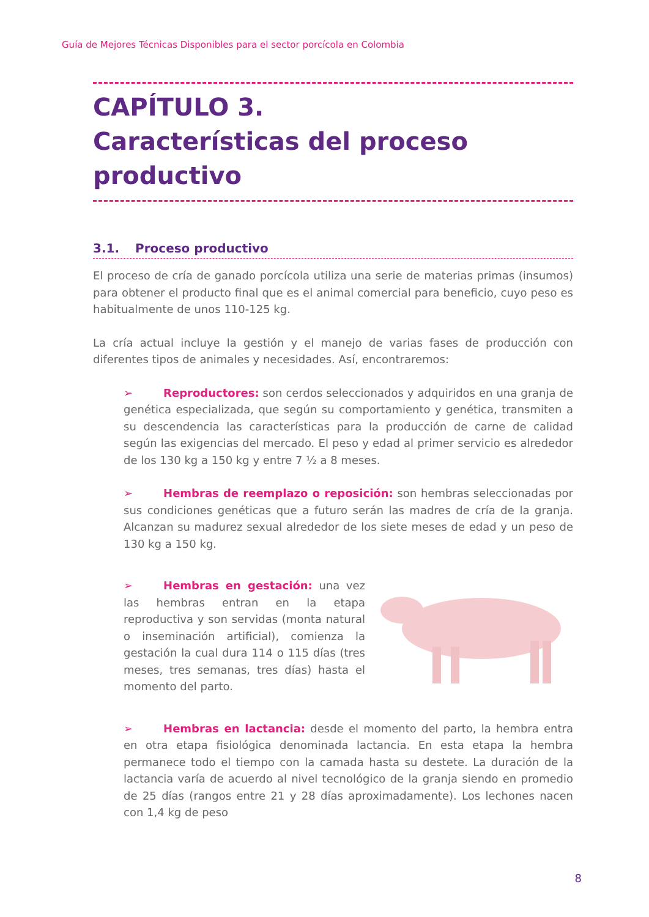Guía de Mejores Técnicas Disponibles para el sector porcícola en Colombia
CAPÍTULO 3.
Características del proceso productivo
3.1. Proceso productivo
El proceso de cría de ganado porcícola utiliza una serie de materias primas (insumos) para obtener el producto final que es el animal comercial para beneficio, cuyo peso es habitualmente de unos 110-125 kg.
La cría actual incluye la gestión y el manejo de varias fases de producción con diferentes tipos de animales y necesidades. Así, encontraremos:
➢ Reproductores: son cerdos seleccionados y adquiridos en una granja de genética especializada, que según su comportamiento y genética, transmiten a su descendencia las características para la producción de carne de calidad según las exigencias del mercado. El peso y edad al primer servicio es alrededor de los 130 kg a 150 kg y entre 7 ½ a 8 meses.
➢ Hembras de reemplazo o reposición: son hembras seleccionadas por sus condiciones genéticas que a futuro serán las madres de cría de la granja. Alcanzan su madurez sexual alrededor de los siete meses de edad y un peso de 130 kg a 150 kg.
➢ Hembras en gestación: una vez las hembras entran en la etapa reproductiva y son servidas (monta natural o inseminación artificial), comienza la gestación la cual dura 114 o 115 días (tres meses, tres semanas, tres días) hasta el momento del parto.
➢ Hembras en lactancia: desde el momento del parto, la hembra entra en otra etapa fisiológica denominada lactancia. En esta etapa la hembra permanece todo el tiempo con la camada hasta su destete. La duración de la lactancia varía de acuerdo al nivel tecnológico de la granja siendo en promedio de 25 días (rangos entre 21 y 28 días aproximadamente). Los lechones nacen con 1,4 kg de peso
8